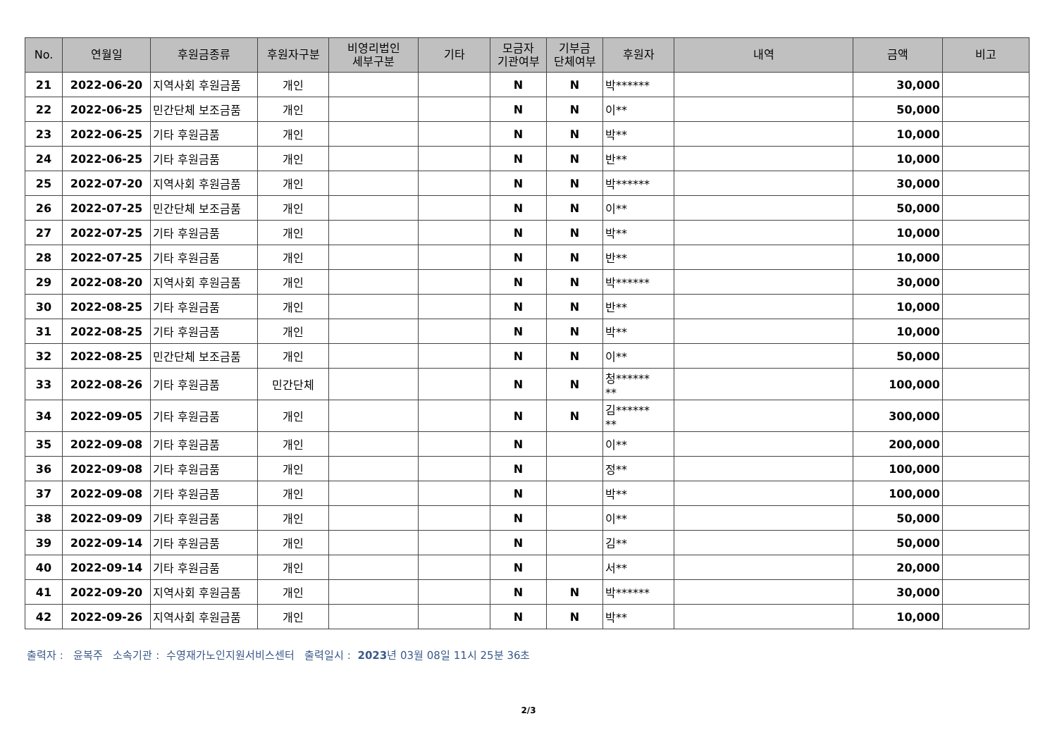| No. | 연월일 | 후원금종류 | 후원자구분 | 비영리법인 세부구분 | 기타 | 모금자 기관여부 | 기부금 단체여부 | 후원자 | 내역 | 금액 | 비고 |
| --- | --- | --- | --- | --- | --- | --- | --- | --- | --- | --- | --- |
| 21 | 2022-06-20 | 지역사회 후원금품 | 개인 | | | N | N | 박****** | | 30,000 | |
| 22 | 2022-06-25 | 민간단체 보조금품 | 개인 | | | N | N | 이** | | 50,000 | |
| 23 | 2022-06-25 | 기타 후원금품 | 개인 | | | N | N | 박** | | 10,000 | |
| 24 | 2022-06-25 | 기타 후원금품 | 개인 | | | N | N | 반** | | 10,000 | |
| 25 | 2022-07-20 | 지역사회 후원금품 | 개인 | | | N | N | 박****** | | 30,000 | |
| 26 | 2022-07-25 | 민간단체 보조금품 | 개인 | | | N | N | 이** | | 50,000 | |
| 27 | 2022-07-25 | 기타 후원금품 | 개인 | | | N | N | 박** | | 10,000 | |
| 28 | 2022-07-25 | 기타 후원금품 | 개인 | | | N | N | 반** | | 10,000 | |
| 29 | 2022-08-20 | 지역사회 후원금품 | 개인 | | | N | N | 박****** | | 30,000 | |
| 30 | 2022-08-25 | 기타 후원금품 | 개인 | | | N | N | 반** | | 10,000 | |
| 31 | 2022-08-25 | 기타 후원금품 | 개인 | | | N | N | 박** | | 10,000 | |
| 32 | 2022-08-25 | 민간단체 보조금품 | 개인 | | | N | N | 이** | | 50,000 | |
| 33 | 2022-08-26 | 기타 후원금품 | 민간단체 | | | N | N | 청****** ** | | 100,000 | |
| 34 | 2022-09-05 | 기타 후원금품 | 개인 | | | N | N | 김****** ** | | 300,000 | |
| 35 | 2022-09-08 | 기타 후원금품 | 개인 | | | N | | 이** | | 200,000 | |
| 36 | 2022-09-08 | 기타 후원금품 | 개인 | | | N | | 정** | | 100,000 | |
| 37 | 2022-09-08 | 기타 후원금품 | 개인 | | | N | | 박** | | 100,000 | |
| 38 | 2022-09-09 | 기타 후원금품 | 개인 | | | N | | 이** | | 50,000 | |
| 39 | 2022-09-14 | 기타 후원금품 | 개인 | | | N | | 김** | | 50,000 | |
| 40 | 2022-09-14 | 기타 후원금품 | 개인 | | | N | | 서** | | 20,000 | |
| 41 | 2022-09-20 | 지역사회 후원금품 | 개인 | | | N | N | 박****** | | 30,000 | |
| 42 | 2022-09-26 | 지역사회 후원금품 | 개인 | | | N | N | 박** | | 10,000 | |
출력자 : 윤복주 소속기관 : 수영재가노인지원서비스센터 출력일시 : 2023년 03월 08일 11시 25분 36초
2/3